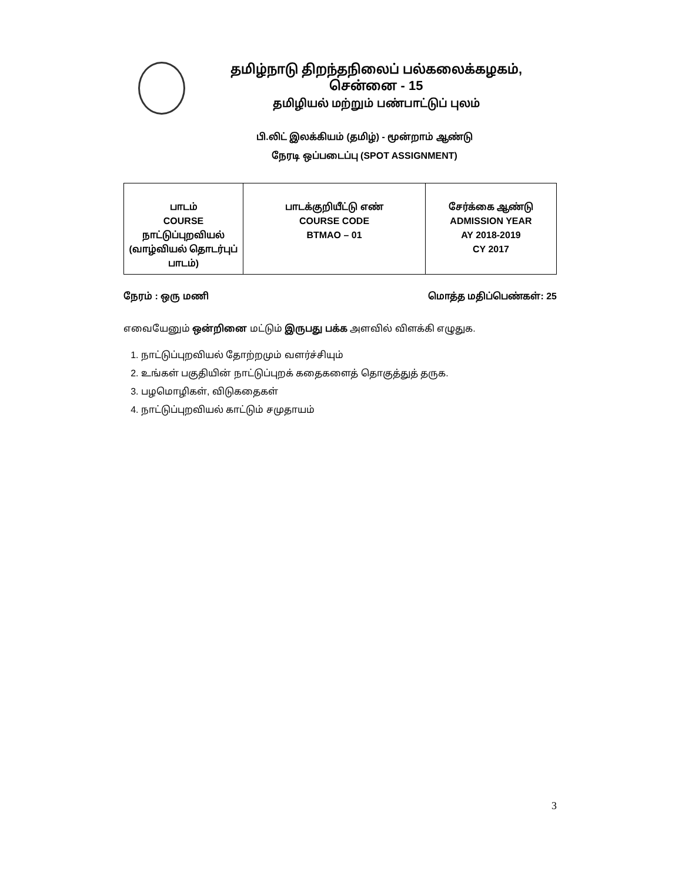தமிழ்நாடு திறந்தநிலைப் பல்கலைக்கழகம், சென்னை - 15
தமிழியல் மற்றும் பண்பாட்டுப் புலம்
பி.லிட் இலக்கியம் (தமிழ்) - மூன்றாம் ஆண்டு
நேரடி ஒப்படைப்பு (SPOT ASSIGNMENT)
| பாடம் COURSE நாட்டுப்புறவியல் (வாழ்வியல் தொடர்புப் பாடம்) | பாடக்குறியீட்டு எண் COURSE CODE BTMAO – 01 | சேர்க்கை ஆண்டு ADMISSION YEAR AY 2018-2019 CY 2017 |
நேரம் : ஒரு மணி மொத்த மதிப்பெண்கள்: 25
எவையேனும் ஒன்றினை மட்டும் இருபது பக்க அளவில் விளக்கி எழுதுக.
1. நாட்டுப்புறவியல் தோற்றமும் வளர்ச்சியும்
2. உங்கள் பகுதியின் நாட்டுப்புறக் கதைகளைத் தொகுத்துத் தருக.
3. பழமொழிகள், விடுகதைகள்
4. நாட்டுப்புறவியல் காட்டும் சமுதாயம்
3